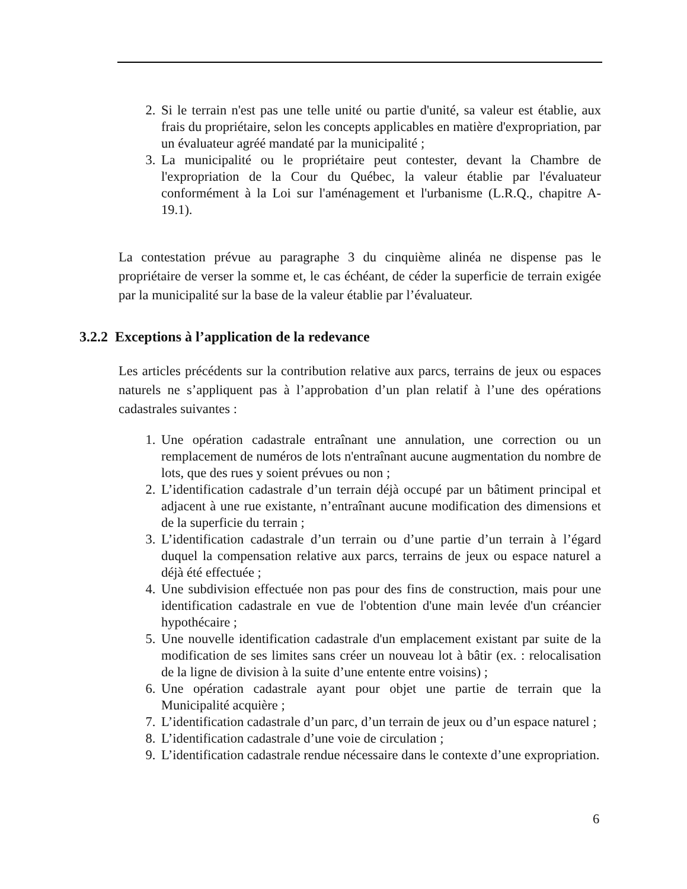2. Si le terrain n'est pas une telle unité ou partie d'unité, sa valeur est établie, aux frais du propriétaire, selon les concepts applicables en matière d'expropriation, par un évaluateur agréé mandaté par la municipalité ;
3. La municipalité ou le propriétaire peut contester, devant la Chambre de l'expropriation de la Cour du Québec, la valeur établie par l'évaluateur conformément à la Loi sur l'aménagement et l'urbanisme (L.R.Q., chapitre A-19.1).
La contestation prévue au paragraphe 3 du cinquième alinéa ne dispense pas le propriétaire de verser la somme et, le cas échéant, de céder la superficie de terrain exigée par la municipalité sur la base de la valeur établie par l’évaluateur.
3.2.2 Exceptions à l’application de la redevance
Les articles précédents sur la contribution relative aux parcs, terrains de jeux ou espaces naturels ne s’appliquent pas à l’approbation d’un plan relatif à l’une des opérations cadastrales suivantes :
1. Une opération cadastrale entraînant une annulation, une correction ou un remplacement de numéros de lots n'entraînant aucune augmentation du nombre de lots, que des rues y soient prévues ou non ;
2. L’identification cadastrale d’un terrain déjà occupé par un bâtiment principal et adjacent à une rue existante, n’entraînant aucune modification des dimensions et de la superficie du terrain ;
3. L’identification cadastrale d’un terrain ou d’une partie d’un terrain à l’égard duquel la compensation relative aux parcs, terrains de jeux ou espace naturel a déjà été effectuée ;
4. Une subdivision effectuée non pas pour des fins de construction, mais pour une identification cadastrale en vue de l'obtention d'une main levée d'un créancier hypothécaire ;
5. Une nouvelle identification cadastrale d'un emplacement existant par suite de la modification de ses limites sans créer un nouveau lot à bâtir (ex. : relocalisation de la ligne de division à la suite d’une entente entre voisins) ;
6. Une opération cadastrale ayant pour objet une partie de terrain que la Municipalité acquière ;
7. L’identification cadastrale d’un parc, d’un terrain de jeux ou d’un espace naturel ;
8. L’identification cadastrale d’une voie de circulation ;
9. L’identification cadastrale rendue nécessaire dans le contexte d’une expropriation.
6